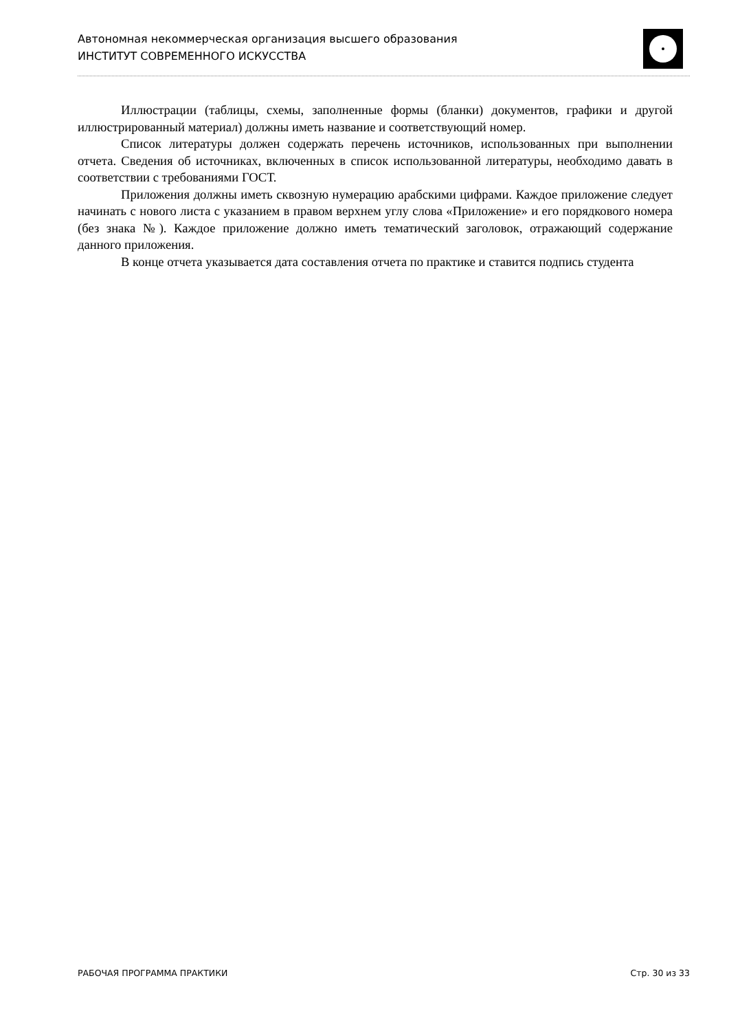Автономная некоммерческая организация высшего образования
ИНСТИТУТ СОВРЕМЕННОГО ИСКУССТВА
Иллюстрации (таблицы, схемы, заполненные формы (бланки) документов, графики и другой иллюстрированный материал) должны иметь название и соответствующий номер.
Список литературы должен содержать перечень источников, использованных при выполнении отчета. Сведения об источниках, включенных в список использованной литературы, необходимо давать в соответствии с требованиями ГОСТ.
Приложения должны иметь сквозную нумерацию арабскими цифрами. Каждое приложение следует начинать с нового листа с указанием в правом верхнем углу слова «Приложение» и его порядкового номера (без знака №). Каждое приложение должно иметь тематический заголовок, отражающий содержание данного приложения.
В конце отчета указывается дата составления отчета по практике и ставится подпись студента
РАБОЧАЯ ПРОГРАММА ПРАКТИКИ Стр. 30 из 33